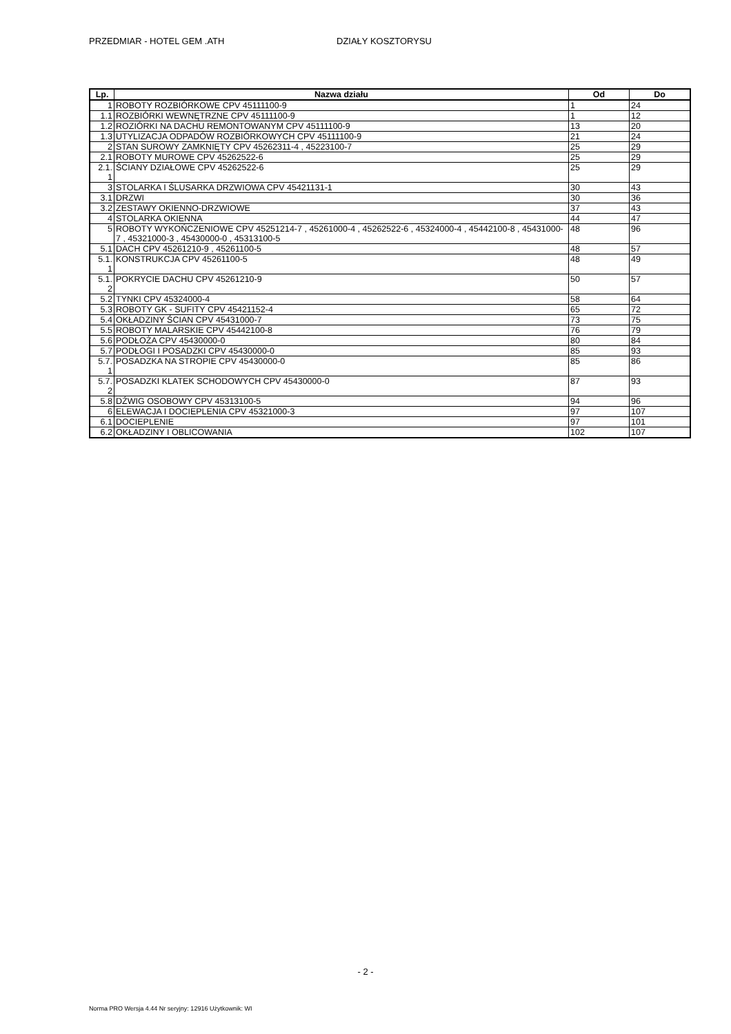PRZEDMIAR - HOTEL GEM .ATH DZIAŁY KOSZTORYSU
| Lp. | Nazwa działu | Od | Do |
| --- | --- | --- | --- |
| 1 | ROBOTY ROZBIÓRKOWE CPV 45111100-9 | 1 | 24 |
| 1.1 | ROZBIÓRKI WEWNĘTRZNE CPV 45111100-9 | 1 | 12 |
| 1.2 | ROZIÓRKI NA DACHU REMONTOWANYM CPV 45111100-9 | 13 | 20 |
| 1.3 | UTYLIZACJA ODPADÓW ROZBIÓRKOWYCH CPV 45111100-9 | 21 | 24 |
| 2 | STAN SUROWY ZAMKNIĘTY CPV 45262311-4 , 45223100-7 | 25 | 29 |
| 2.1 | ROBOTY MUROWE CPV 45262522-6 | 25 | 29 |
| 2.1. 1 | ŚCIANY DZIAŁOWE CPV 45262522-6 | 25 | 29 |
| 3 | STOLARKA I ŚLUSARKA DRZWIOWA CPV 45421131-1 | 30 | 43 |
| 3.1 | DRZWI | 30 | 36 |
| 3.2 | ZESTAWY OKIENNO-DRZWIOWE | 37 | 43 |
| 4 | STOLARKA OKIENNA | 44 | 47 |
| 5 | ROBOTY WYKOŃCZENIOWE CPV 45251214-7 , 45261000-4 , 45262522-6 , 45324000-4 , 45442100-8 , 45431000-7 , 45321000-3 , 45430000-0 , 45313100-5 | 48 | 96 |
| 5.1 | DACH CPV 45261210-9 , 45261100-5 | 48 | 57 |
| 5.1. 1 | KONSTRUKCJA CPV 45261100-5 | 48 | 49 |
| 5.1. 2 | POKRYCIE DACHU CPV 45261210-9 | 50 | 57 |
| 5.2 | TYNKI CPV 45324000-4 | 58 | 64 |
| 5.3 | ROBOTY GK - SUFITY CPV 45421152-4 | 65 | 72 |
| 5.4 | OKŁADZINY ŚCIAN CPV 45431000-7 | 73 | 75 |
| 5.5 | ROBOTY MALARSKIE CPV 45442100-8 | 76 | 79 |
| 5.6 | PODŁOŻA CPV 45430000-0 | 80 | 84 |
| 5.7 | PODŁOGI I POSADZKI CPV 45430000-0 | 85 | 93 |
| 5.7. 1 | POSADZKA NA STROPIE CPV 45430000-0 | 85 | 86 |
| 5.7. 2 | POSADZKI KLATEK SCHODOWYCH CPV 45430000-0 | 87 | 93 |
| 5.8 | DŹWIG OSOBOWY CPV 45313100-5 | 94 | 96 |
| 6 | ELEWACJA I DOCIEPLENIA CPV 45321000-3 | 97 | 107 |
| 6.1 | DOCIEPLENIE | 97 | 101 |
| 6.2 | OKŁADZINY I OBLICOWANIA | 102 | 107 |
- 2 -
Norma PRO Wersja 4.44 Nr seryjny: 12916 Użytkownik: WI